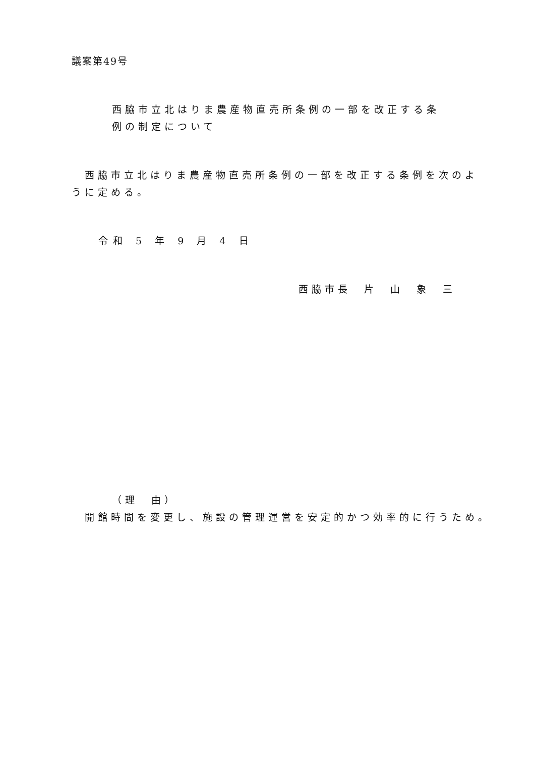議案第49号
西脇市立北はりま農産物直売所条例の一部を改正する条
例の制定について
西脇市立北はりま農産物直売所条例の一部を改正する条例を次のよ
うに定める。
令和 5 年 9 月 4 日
西脇市長　片　山　象　三
（理　由）
開館時間を変更し、施設の管理運営を安定的かつ効率的に行うため。